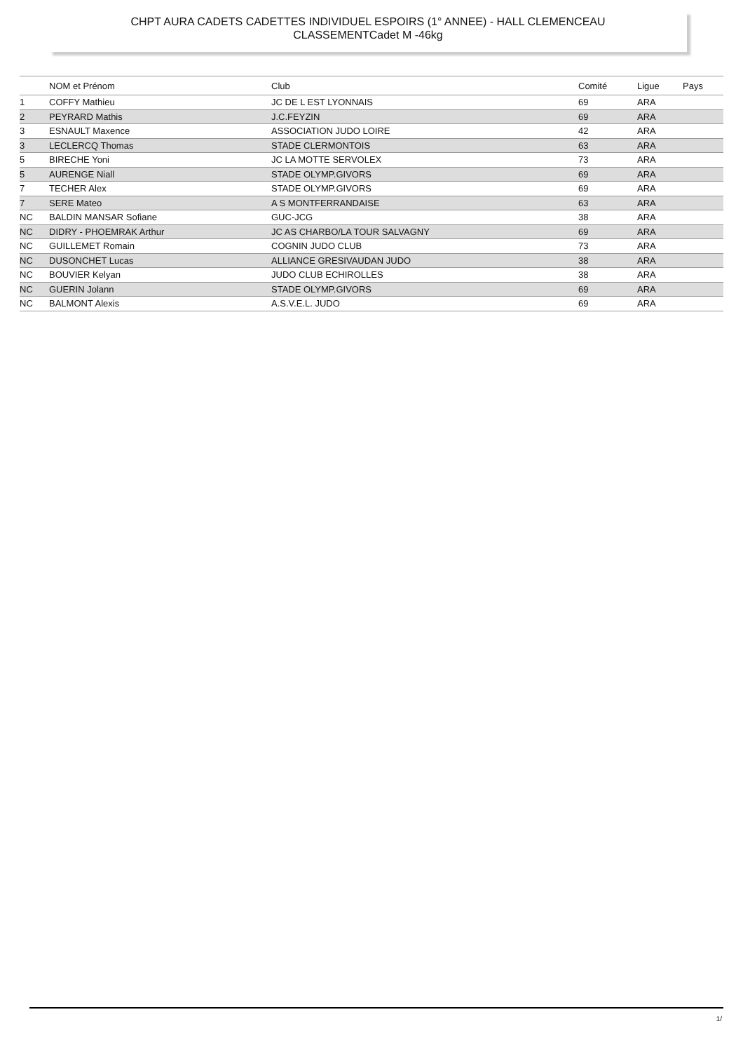CHPT AURA CADETS CADETTES INDIVIDUEL ESPOIRS (1° ANNEE) - HALL CLEMENCEAU
CLASSEMENTCadet M -46kg
| | NOM et Prénom | Club | Comité | Ligue | Pays |
| --- | --- | --- | --- | --- | --- |
| 1 | COFFY Mathieu | JC DE L EST LYONNAIS | 69 | ARA | |
| 2 | PEYRARD Mathis | J.C.FEYZIN | 69 | ARA | |
| 3 | ESNAULT Maxence | ASSOCIATION JUDO LOIRE | 42 | ARA | |
| 3 | LECLERCQ Thomas | STADE CLERMONTOIS | 63 | ARA | |
| 5 | BIRECHE Yoni | JC LA MOTTE SERVOLEX | 73 | ARA | |
| 5 | AURENGE Niall | STADE OLYMP.GIVORS | 69 | ARA | |
| 7 | TECHER Alex | STADE OLYMP.GIVORS | 69 | ARA | |
| 7 | SERE Mateo | A S MONTFERRANDAISE | 63 | ARA | |
| NC | BALDIN MANSAR Sofiane | GUC-JCG | 38 | ARA | |
| NC | DIDRY - PHOEMRAK Arthur | JC AS CHARBO/LA TOUR SALVAGNY | 69 | ARA | |
| NC | GUILLEMET Romain | COGNIN JUDO CLUB | 73 | ARA | |
| NC | DUSONCHET Lucas | ALLIANCE GRESIVAUDAN JUDO | 38 | ARA | |
| NC | BOUVIER Kelyan | JUDO CLUB ECHIROLLES | 38 | ARA | |
| NC | GUERIN Jolann | STADE OLYMP.GIVORS | 69 | ARA | |
| NC | BALMONT Alexis | A.S.V.E.L. JUDO | 69 | ARA | |
1/